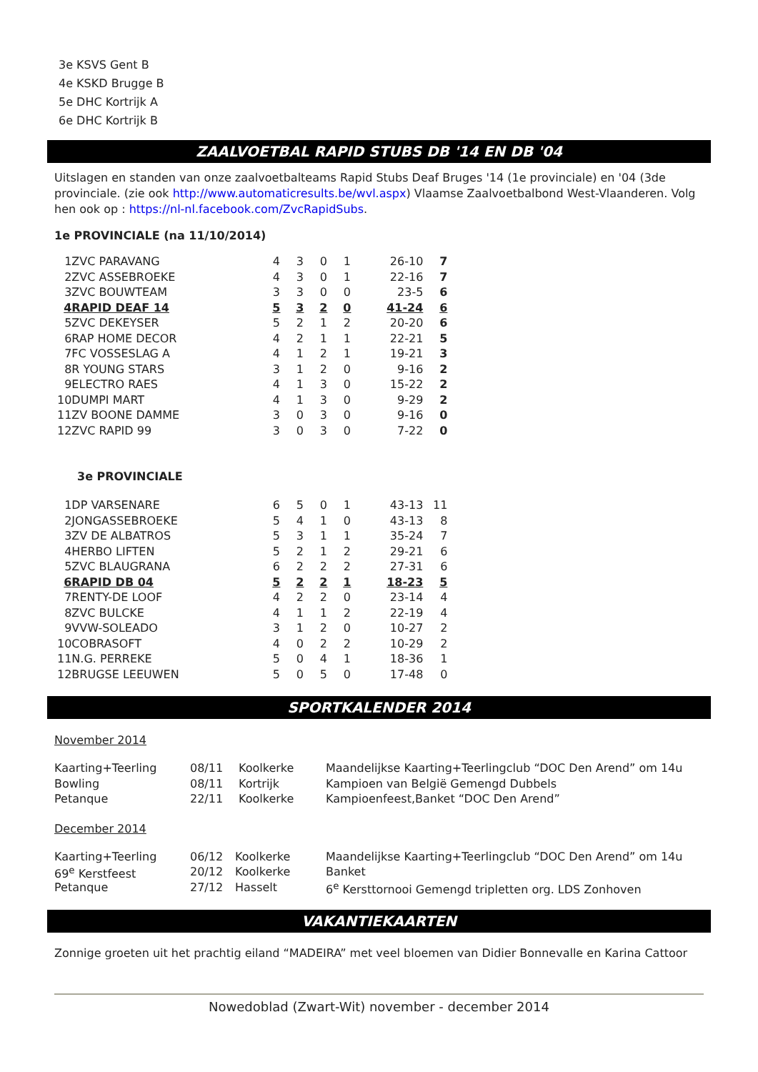3e KSVS Gent B
4e KSKD Brugge B
5e DHC Kortrijk A
6e DHC Kortrijk B
ZAALVOETBAL RAPID STUBS DB '14 EN DB '04
Uitslagen en standen van onze zaalvoetbalteams Rapid Stubs Deaf Bruges '14 (1e provinciale) en '04 (3de provinciale. (zie ook http://www.automaticresults.be/wvl.aspx) Vlaamse Zaalvoetbalbond West-Vlaanderen. Volg hen ook op : https://nl-nl.facebook.com/ZvcRapidSubs.
1e PROVINCIALE (na 11/10/2014)
| 1 | ZVC PARAVANG | 4 | 3 | 0 | 1 | 26-10 | 7 |
| 2 | ZVC ASSEBROEKE | 4 | 3 | 0 | 1 | 22-16 | 7 |
| 3 | ZVC BOUWTEAM | 3 | 3 | 0 | 0 | 23-5 | 6 |
| 4 | RAPID DEAF 14 | 5 | 3 | 2 | 0 | 41-24 | 6 |
| 5 | ZVC DEKEYSER | 5 | 2 | 1 | 2 | 20-20 | 6 |
| 6 | RAP HOME DECOR | 4 | 2 | 1 | 1 | 22-21 | 5 |
| 7 | FC VOSSESLAG A | 4 | 1 | 2 | 1 | 19-21 | 3 |
| 8 | R YOUNG STARS | 3 | 1 | 2 | 0 | 9-16 | 2 |
| 9 | ELECTRO RAES | 4 | 1 | 3 | 0 | 15-22 | 2 |
| 10 | DUMPI MART | 4 | 1 | 3 | 0 | 9-29 | 2 |
| 11 | ZV BOONE DAMME | 3 | 0 | 3 | 0 | 9-16 | 0 |
| 12 | ZVC RAPID 99 | 3 | 0 | 3 | 0 | 7-22 | 0 |
3e PROVINCIALE
| 1 | DP VARSENARE | 6 | 5 | 0 | 1 | 43-13 | 11 |
| 2 | JONGASSEBROEKE | 5 | 4 | 1 | 0 | 43-13 | 8 |
| 3 | ZV DE ALBATROS | 5 | 3 | 1 | 1 | 35-24 | 7 |
| 4 | HERBO LIFTEN | 5 | 2 | 1 | 2 | 29-21 | 6 |
| 5 | ZVC BLAUGRANA | 6 | 2 | 2 | 2 | 27-31 | 6 |
| 6 | RAPID DB 04 | 5 | 2 | 2 | 1 | 18-23 | 5 |
| 7 | RENTY-DE LOOF | 4 | 2 | 2 | 0 | 23-14 | 4 |
| 8 | ZVC BULCKE | 4 | 1 | 1 | 2 | 22-19 | 4 |
| 9 | VVW-SOLEADO | 3 | 1 | 2 | 0 | 10-27 | 2 |
| 10 | COBRASOFT | 4 | 0 | 2 | 2 | 10-29 | 2 |
| 11 | N.G. PERREKE | 5 | 0 | 4 | 1 | 18-36 | 1 |
| 12 | BRUGSE LEEUWEN | 5 | 0 | 5 | 0 | 17-48 | 0 |
SPORTKALENDER 2014
November 2014
| Kaarting+Teerling | 08/11 | Koolkerke | Maandelijkse Kaarting+Teerlingclub “DOC Den Arend” om 14u |
| Bowling | 08/11 | Kortrijk | Kampioen van België Gemengd Dubbels |
| Petanque | 22/11 | Koolkerke | Kampioenfeest,Banket “DOC Den Arend” |
December 2014
| Kaarting+Teerling | 06/12 | Koolkerke | Maandelijkse Kaarting+Teerlingclub “DOC Den Arend” om 14u |
| 69<sup>e</sup> Kerstfeest | 20/12 | Koolkerke | Banket |
| Petanque | 27/12 | Hasselt | 6<sup>e</sup> Kersttornooi Gemengd tripletten org. LDS Zonhoven |
VAKANTIEKAARTEN
Zonnige groeten uit het prachtig eiland “MADEIRA” met veel bloemen van Didier Bonnevalle en Karina Cattoor
Nowedoblad (Zwart-Wit) november - december 2014